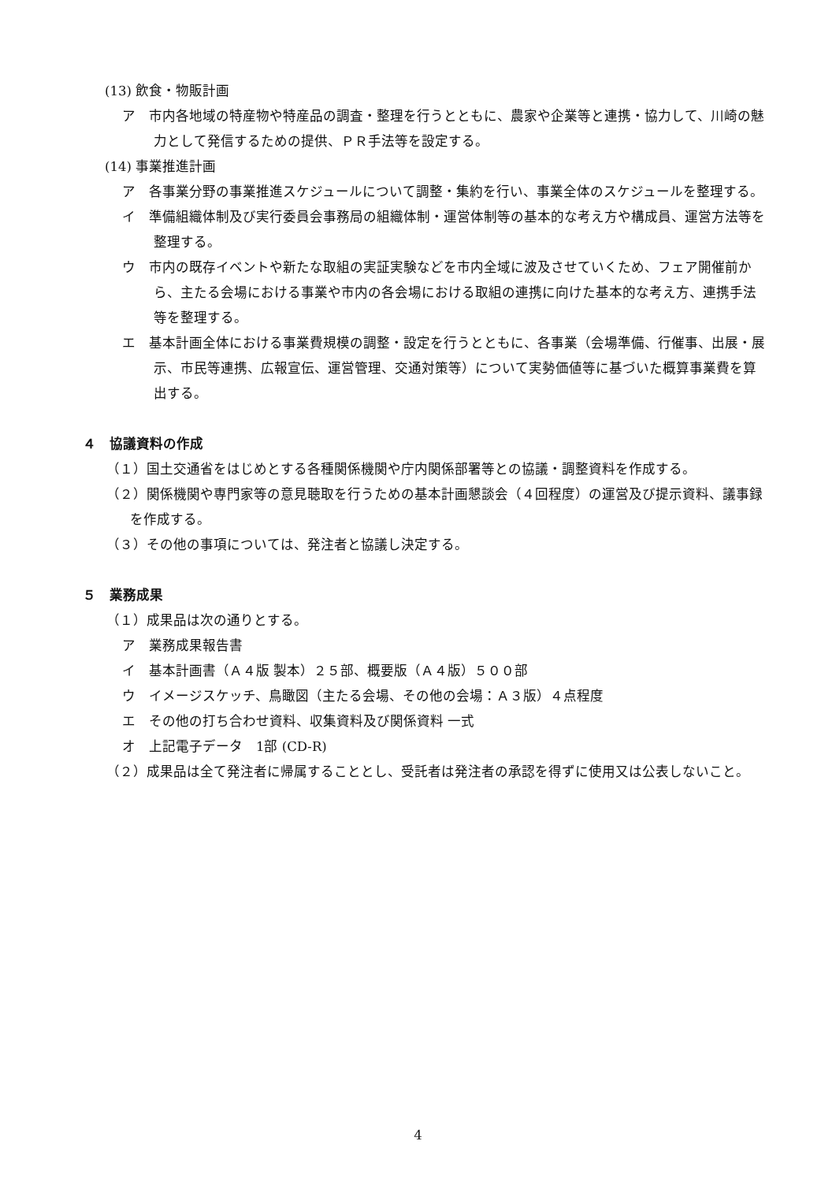(13) 飲食・物販計画
ア　市内各地域の特産物や特産品の調査・整理を行うとともに、農家や企業等と連携・協力して、川崎の魅力として発信するための提供、ＰＲ手法等を設定する。
(14) 事業推進計画
ア　各事業分野の事業推進スケジュールについて調整・集約を行い、事業全体のスケジュールを整理する。
イ　準備組織体制及び実行委員会事務局の組織体制・運営体制等の基本的な考え方や構成員、運営方法等を整理する。
ウ　市内の既存イベントや新たな取組の実証実験などを市内全域に波及させていくため、フェア開催前から、主たる会場における事業や市内の各会場における取組の連携に向けた基本的な考え方、連携手法等を整理する。
エ　基本計画全体における事業費規模の調整・設定を行うとともに、各事業（会場準備、行催事、出展・展示、市民等連携、広報宣伝、運営管理、交通対策等）について実勢価値等に基づいた概算事業費を算出する。
４　協議資料の作成
（１）国土交通省をはじめとする各種関係機関や庁内関係部署等との協議・調整資料を作成する。
（２）関係機関や専門家等の意見聴取を行うための基本計画懇談会（４回程度）の運営及び提示資料、議事録を作成する。
（３）その他の事項については、発注者と協議し決定する。
５　業務成果
（１）成果品は次の通りとする。
ア　業務成果報告書
イ　基本計画書（Ａ４版 製本）２５部、概要版（Ａ４版）５００部
ウ　イメージスケッチ、鳥瞰図（主たる会場、その他の会場：Ａ３版）４点程度
エ　その他の打ち合わせ資料、収集資料及び関係資料 一式
オ　上記電子データ　1部 (CD-R)
（２）成果品は全て発注者に帰属することとし、受託者は発注者の承認を得ずに使用又は公表しないこと。
4